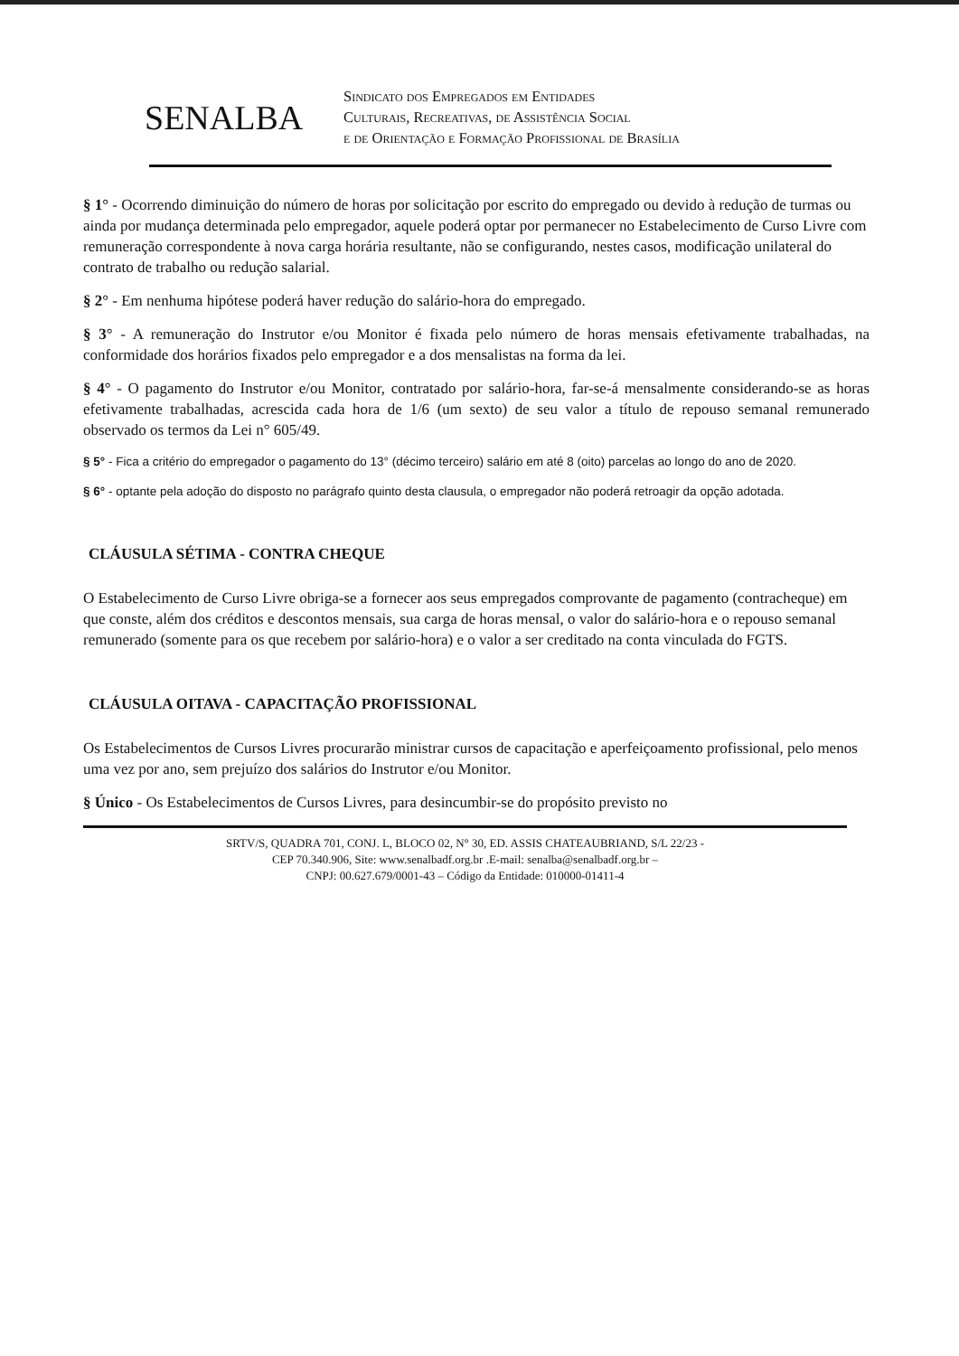SENALBA
Sindicato dos Empregados em Entidades
Culturais, Recreativas, de Assistência Social
e de Orientação e Formação Profissional de Brasília
§ 1° - Ocorrendo diminuição do número de horas por solicitação por escrito do empregado ou devido à redução de turmas ou ainda por mudança determinada pelo empregador, aquele poderá optar por permanecer no Estabelecimento de Curso Livre com remuneração correspondente à nova carga horária resultante, não se configurando, nestes casos, modificação unilateral do contrato de trabalho ou redução salarial.
§ 2° - Em nenhuma hipótese poderá haver redução do salário-hora do empregado.
§ 3° - A remuneração do Instrutor e/ou Monitor é fixada pelo número de horas mensais efetivamente trabalhadas, na conformidade dos horários fixados pelo empregador e a dos mensalistas na forma da lei.
§ 4° - O pagamento do Instrutor e/ou Monitor, contratado por salário-hora, far-se-á mensalmente considerando-se as horas efetivamente trabalhadas, acrescida cada hora de 1/6 (um sexto) de seu valor a título de repouso semanal remunerado observado os termos da Lei n° 605/49.
§ 5° - Fica a critério do empregador o pagamento do 13° (décimo terceiro) salário em até 8 (oito) parcelas ao longo do ano de 2020.
§ 6° - optante pela adoção do disposto no parágrafo quinto desta clausula, o empregador não poderá retroagir da opção adotada.
CLÁUSULA SÉTIMA - CONTRA CHEQUE
O Estabelecimento de Curso Livre obriga-se a fornecer aos seus empregados comprovante de pagamento (contracheque) em que conste, além dos créditos e descontos mensais, sua carga de horas mensal, o valor do salário-hora e o repouso semanal remunerado (somente para os que recebem por salário-hora) e o valor a ser creditado na conta vinculada do FGTS.
CLÁUSULA OITAVA - CAPACITAÇÃO PROFISSIONAL
Os Estabelecimentos de Cursos Livres procurarão ministrar cursos de capacitação e aperfeiçoamento profissional, pelo menos uma vez por ano, sem prejuízo dos salários do Instrutor e/ou Monitor.
§ Único - Os Estabelecimentos de Cursos Livres, para desincumbir-se do propósito previsto no
SRTV/S, QUADRA 701, CONJ. L, BLOCO 02, N° 30, ED. ASSIS CHATEAUBRIAND, S/L 22/23 -
CEP 70.340.906, Site: www.senalbadf.org.br .E-mail: senalba@senalbadf.org.br –
CNPJ: 00.627.679/0001-43 – Código da Entidade: 010000-01411-4